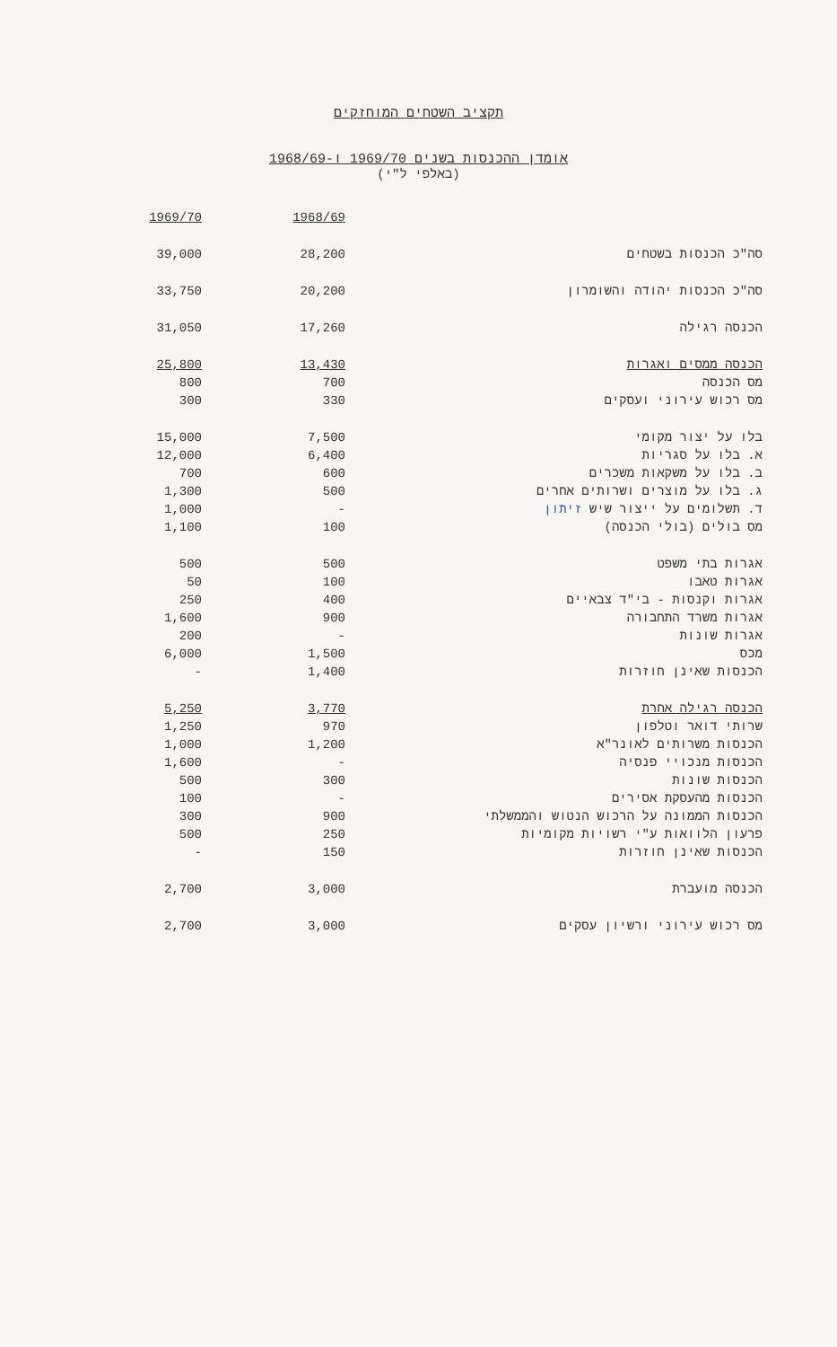תקציב השטחים המוחזקים
אומדן ההכנסות בשנים 1969/70 ו-1968/69
(באלפי ל"י)
| 1969/70 | 1968/69 | |
| --- | --- | --- |
| 39,000 | 28,200 | סה"כ הכנסות בשטחים |
| 33,750 | 20,200 | סה"כ הכנסות יהודה והשומרון |
| 31,050 | 17,260 | הכנסה רגילה |
| 25,800 | 13,430 | הכנסה ממסים ואגרות |
| 800 | 700 | מס הכנסה |
| 300 | 330 | מס רכוש עירוני ועסקים |
| 15,000 | 7,500 | בלו על יצור מקומי |
| 12,000 | 6,400 | א. בלו על סגריות |
| 700 | 600 | ב. בלו על משקאות משכרים |
| 1,300 | 500 | ג. בלו על מוצרים ושרותים אחרים |
| 1,000 | - | ד. תשלומים על ייצור שיש זיתון |
| 1,100 | 100 | מס בולים (בולי הכנסה) |
| 500 | 500 | אגרות בתי משפט |
| 50 | 100 | אגרות טאבו |
| 250 | 400 | אגרות וקנסות - בי"ד צבאיים |
| 1,600 | 900 | אגרות משרד התחבורה |
| 200 | - | אגרות שונות |
| 6,000 | 1,500 | מכס |
| - | 1,400 | הכנסות שאינן חוזרות |
| 5,250 | 3,770 | הכנסה רגילה אחרת |
| 1,250 | 970 | שרותי דואר וטלפון |
| 1,000 | 1,200 | הכנסות משרותים לאונר"א |
| 1,600 | - | הכנסות מנכויי פנסיה |
| 500 | 300 | הכנסות שונות |
| 100 | - | הכנסות מהעסקת אסירים |
| 300 | 900 | הכנסות הממונה על הרכוש הנטוש והממשלתי |
| 500 | 250 | פרעון הלוואות ע"י רשויות מקומיות |
| - | 150 | הכנסות שאינן חוזרות |
| 2,700 | 3,000 | הכנסה מועברת |
| 2,700 | 3,000 | מס רכוש עירוני ורשיון עסקים |